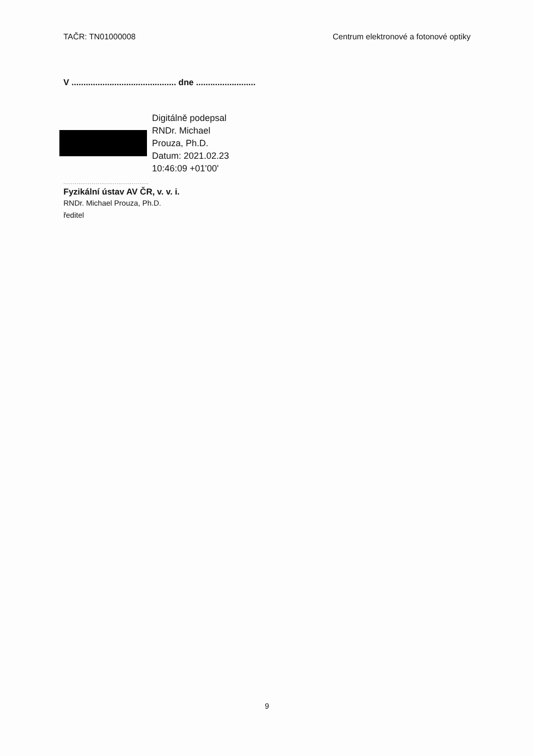TAČR: TN01000008 Centrum elektronové a fotonové optiky
V ............................................ dne .........................
Digitálně podepsal
RNDr. Michael
Prouza, Ph.D.
Datum: 2021.02.23
10:46:09 +01'00'
.............................................
Fyzikální ústav AV ČR, v. v. i.
RNDr. Michael Prouza, Ph.D.
ředitel
9